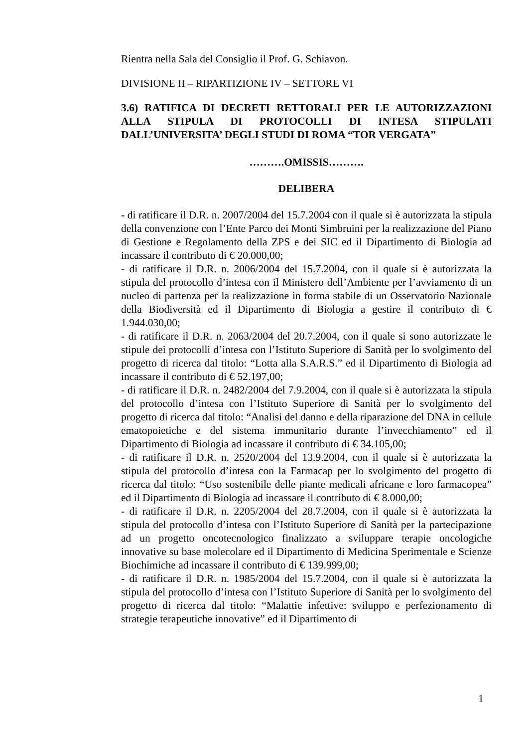Rientra nella Sala del Consiglio il Prof. G. Schiavon.
DIVISIONE II – RIPARTIZIONE IV – SETTORE VI
3.6) RATIFICA DI DECRETI RETTORALI PER LE AUTORIZZAZIONI ALLA STIPULA DI PROTOCOLLI DI INTESA STIPULATI DALL’UNIVERSITA’ DEGLI STUDI DI ROMA “TOR VERGATA”
……….OMISSIS……….
DELIBERA
- di ratificare il D.R. n. 2007/2004 del 15.7.2004 con il quale si è autorizzata la stipula della convenzione con l’Ente Parco dei Monti Simbruini per la realizzazione del Piano di Gestione e Regolamento della ZPS e dei SIC ed il Dipartimento di Biologia ad incassare il contributo di € 20.000,00;
- di ratificare il D.R. n. 2006/2004 del 15.7.2004, con il quale si è autorizzata la stipula del protocollo d’intesa con il Ministero dell’Ambiente per l’avviamento di un nucleo di partenza per la realizzazione in forma stabile di un Osservatorio Nazionale della Biodiversità ed il Dipartimento di Biologia a gestire il contributo di € 1.944.030,00;
- di ratificare il D.R. n. 2063/2004 del 20.7.2004, con il quale si sono autorizzate le stipule dei protocolli d’intesa con l’Istituto Superiore di Sanità per lo svolgimento del progetto di ricerca dal titolo: “Lotta alla S.A.R.S.” ed il Dipartimento di Biologia ad incassare il contributo di € 52.197,00;
- di ratificare il D.R. n. 2482/2004 del 7.9.2004, con il quale si è autorizzata la stipula del protocollo d’intesa con l’Istituto Superiore di Sanità per lo svolgimento del progetto di ricerca dal titolo: “Analisi del danno e della riparazione del DNA in cellule ematopoietiche e del sistema immunitario durante l’invecchiamento” ed il Dipartimento di Biologia ad incassare il contributo di € 34.105,00;
- di ratificare il D.R. n. 2520/2004 del 13.9.2004, con il quale si è autorizzata la stipula del protocollo d’intesa con la Farmacap per lo svolgimento del progetto di ricerca dal titolo: “Uso sostenibile delle piante medicali africane e loro farmacopea” ed il Dipartimento di Biologia ad incassare il contributo di € 8.000,00;
- di ratificare il D.R. n. 2205/2004 del 28.7.2004, con il quale si è autorizzata la stipula del protocollo d’intesa con l’Istituto Superiore di Sanità per la partecipazione ad un progetto oncotecnologico finalizzato a sviluppare terapie oncologiche innovative su base molecolare ed il Dipartimento di Medicina Sperimentale e Scienze Biochimiche ad incassare il contributo di € 139.999,00;
- di ratificare il D.R. n. 1985/2004 del 15.7.2004, con il quale si è autorizzata la stipula del protocollo d’intesa con l’Istituto Superiore di Sanità per lo svolgimento del progetto di ricerca dal titolo: “Malattie infettive: sviluppo e perfezionamento di strategie terapeutiche innovative” ed il Dipartimento di
1